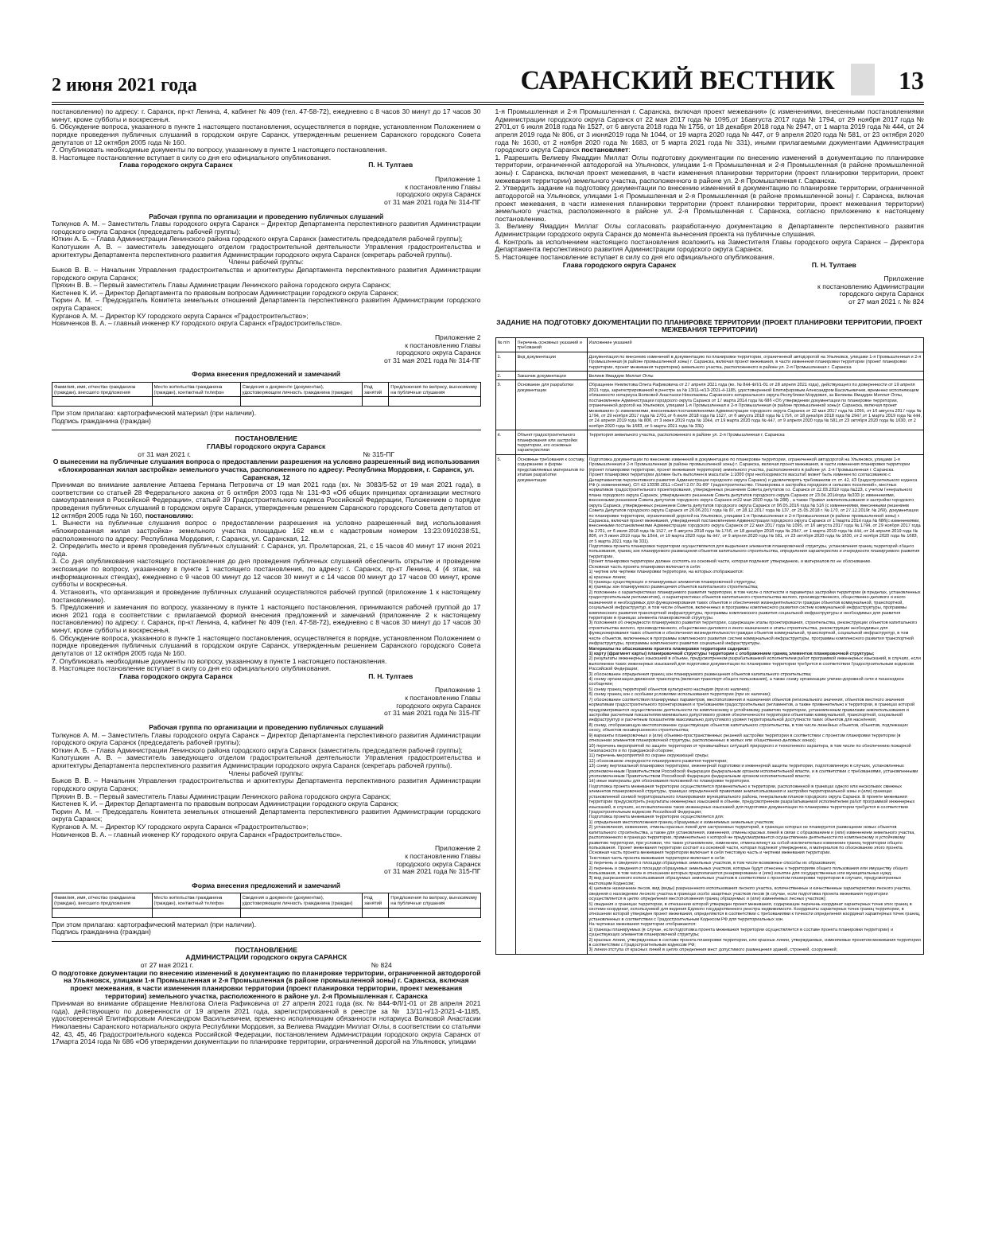2 июня 2021 года
САРАНСКИЙ ВЕСТНИК 13
постановлению) по адресу: г. Саранск, пр-кт Ленина, 4, кабинет № 409 (тел. 47-58-72), ежедневно с 8 часов 30 минут до 17 часов 30 минут, кроме субботы и воскресенья.
6. Обсуждение вопроса, указанного в пункте 1 настоящего постановления, осуществляется в порядке, установленном Положением о порядке проведения публичных слушаний в городском округе Саранск, утвержденным решением Саранского городского Совета депутатов от 12 октября 2005 года № 160.
7. Опубликовать необходимые документы по вопросу, указанному в пункте 1 настоящего постановления.
8. Настоящее постановление вступает в силу со дня его официального опубликования.
Глава городского округа Саранск П. Н. Тултаев
Приложение 1
к постановлению Главы
городского округа Саранск
от 31 мая 2021 года № 314-ПГ
Рабочая группа по организации и проведению публичных слушаний
Толкунов А. М. – Заместитель Главы городского округа Саранск – Директор Департамента перспективного развития Администрации городского округа Саранск (председатель рабочей группы);
Юткин А. Б. – Глава Администрации Ленинского района городского округа Саранск (заместитель председателя рабочей группы);
Колотушкин А. В. – заместитель заведующего отделом градостроительной деятельности Управления градостроительства и архитектуры Департамента перспективного развития Администрации городского округа Саранск (секретарь рабочей группы).
Члены рабочей группы:
Быков В. В. – Начальник Управления градостроительства и архитектуры Департамента перспективного развития Администрации городского округа Саранск;
Пряхин В. В. – Первый заместитель Главы Администрации Ленинского района городского округа Саранск;
Кистенев К. И. – Директор Департамента по правовым вопросам Администрации городского округа Саранск;
Тюрин А. М. – Председатель Комитета земельных отношений Департамента перспективного развития Администрации городского округа Саранск;
Курганов А. М. – Директор КУ городского округа Саранск «Градостроительство»;
Новиченков В. А. – главный инженер КУ городского округа Саранск «Градостроительство».
Приложение 2
к постановлению Главы
городского округа Саранск
от 31 мая 2021 года № 314-ПГ
Форма внесения предложений и замечаний
| Фамилия, имя, отчество гражданина (граждан), внесшего предложения | Место жительства гражданина (граждан), контактный телефон | Сведения о документе (документах), удостоверяющем личность гражданина (граждан) | Род занятий | Предложения по вопросу, выносимому на публичные слушания |
| --- | --- | --- | --- | --- |
При этом прилагаю: картографический материал (при наличии).
Подпись гражданина (граждан)
ПОСТАНОВЛЕНИЕ
ГЛАВЫ городского округа Саранск
от 31 мая 2021 г. № 315-ПГ
О вынесении на публичные слушания вопроса о предоставлении разрешения на условно разрешенный вид использования «блокированная жилая застройка» земельного участка, расположенного по адресу: Республика Мордовия, г. Саранск, ул. Саранская, 12
Принимая во внимание заявление Автаева Германа Петровича от 19 мая 2021 года (вх. № 3083/5-52 от 19 мая 2021 года), в соответствии со статьей 28 Федерального закона от 6 октября 2003 года № 131-ФЗ «Об общих принципах организации местного самоуправления в Российской Федерации», статьей 39 Градостроительного кодекса Российской Федерации, Положением о порядке проведения публичных слушаний в городском округе Саранск, утвержденным решением Саранского городского Совета депутатов от 12 октября 2005 года № 160, постановляю:
1. Вынести на публичные слушания вопрос о предоставлении разрешения на условно разрешенный вид использования «блокированная жилая застройка» земельного участка площадью 162 кв.м с кадастровым номером 13:23:0910238:51, расположенного по адресу: Республика Мордовия, г. Саранск, ул. Саранская, 12.
2. Определить место и время проведения публичных слушаний: г. Саранск, ул. Пролетарская, 21, с 15 часов 40 минут 17 июня 2021 года.
3. Со дня опубликования настоящего постановления до дня проведения публичных слушаний обеспечить открытие и проведение экспозиции по вопросу, указанному в пункте 1 настоящего постановления, по адресу: г. Саранск, пр-кт Ленина, 4 (4 этаж, на информационных стендах), ежедневно с 9 часов 00 минут до 12 часов 30 минут и с 14 часов 00 минут до 17 часов 00 минут, кроме субботы и воскресенья.
4. Установить, что организация и проведение публичных слушаний осуществляются рабочей группой (приложение 1 к настоящему постановлению).
5. Предложения и замечания по вопросу, указанному в пункте 1 настоящего постановления, принимаются рабочей группой до 17 июня 2021 года в соответствии с прилагаемой формой внесения предложений и замечаний (приложение 2 к настоящему постановлению) по адресу: г. Саранск, пр-кт Ленина, 4, кабинет № 409 (тел. 47-58-72), ежедневно с 8 часов 30 минут до 17 часов 30 минут, кроме субботы и воскресенья.
6. Обсуждение вопроса, указанного в пункте 1 настоящего постановления, осуществляется в порядке, установленном Положением о порядке проведения публичных слушаний в городском округе Саранск, утвержденным решением Саранского городского Совета депутатов от 12 октября 2005 года № 160.
7. Опубликовать необходимые документы по вопросу, указанному в пункте 1 настоящего постановления.
8. Настоящее постановление вступает в силу со дня его официального опубликования.
Глава городского округа Саранск П. Н. Тултаев
Приложение 1
к постановлению Главы
городского округа Саранск
от 31 мая 2021 года № 315-ПГ
Рабочая группа по организации и проведению публичных слушаний
Толкунов А. М. – Заместитель Главы городского округа Саранск – Директор Департамента перспективного развития Администрации городского округа Саранск (председатель рабочей группы);
Юткин А. Б. – Глава Администрации Ленинского района городского округа Саранск (заместитель председателя рабочей группы);
Колотушкин А. В. – заместитель заведующего отделом градостроительной деятельности Управления градостроительства и архитектуры Департамента перспективного развития Администрации городского округа Саранск (секретарь рабочей группы).
Члены рабочей группы:
Быков В. В. – Начальник Управления градостроительства и архитектуры Департамента перспективного развития Администрации городского округа Саранск;
Пряхин В. В. – Первый заместитель Главы Администрации Ленинского района городского округа Саранск;
Кистенев К. И. – Директор Департамента по правовым вопросам Администрации городского округа Саранск;
Тюрин А. М. – Председатель Комитета земельных отношений Департамента перспективного развития Администрации городского округа Саранск;
Курганов А. М. – Директор КУ городского округа Саранск «Градостроительство»;
Новиченков В. А. – главный инженер КУ городского округа Саранск «Градостроительство».
Приложение 2
к постановлению Главы
городского округа Саранск
от 31 мая 2021 года № 315-ПГ
Форма внесения предложений и замечаний
| Фамилия, имя, отчество гражданина (граждан), внесшего предложения | Место жительства гражданина (граждан), контактный телефон | Сведения о документе (документах), удостоверяющем личность гражданина (граждан) | Род занятий | Предложения по вопросу, выносимому на публичные слушания |
| --- | --- | --- | --- | --- |
При этом прилагаю: картографический материал (при наличии).
Подпись гражданина (граждан)
ПОСТАНОВЛЕНИЕ
АДМИНИСТРАЦИИ городского округа САРАНСК
от 27 мая 2021 г. № 824
О подготовке документации по внесению изменений в документацию по планировке территории, ограниченной автодорогой на Ульяновск, улицами 1-я Промышленная и 2-я Промышленная (в районе промышленной зоны) г. Саранска, включая проект межевания, в части изменения планировки территории (проект планировки территории, проект межевания территории) земельного участка, расположенного в районе ул. 2-я Промышленная г. Саранска
Принимая во внимание обращение Невлютова Олега Рафиковича от 27 апреля 2021 года (вх. № 844-ФЛ/1-01 от 28 апреля 2021 года), действующего по доверенности от 19 апреля 2021 года, зарегистрированной в реестре за № 13/11-н/13-2021-4-1185, удостоверенной Епитифоровым Александром Васильевичем, временно исполняющим обязанности нотариуса Волковой Анастасии Николаевны Саранского нотариального округа Республики Мордовия, за Велиева Ямаддин Миллат Оглы, в соответствии со статьями 42, 43, 45, 46 Градостроительного кодекса Российской Федерации, постановлением Администрации городского округа Саранск от 17марта 2014 года № 686 «Об утверждении документации по планировке территории, ограниченной дорогой на Ульяновск, улицами
1-я Промышленная и 2-я Промышленная г. Саранска, включая проект межевания» (с изменениями, внесенными постановлениями Администрации городского округа Саранск от 22 мая 2017 года № 1095,от 16августа 2017 года № 1794, от 29 ноября 2017 года № 2701,от 6 июля 2018 года № 1527, от 6 августа 2018 года № 1756, от 18 декабря 2018 года № 2947, от 1 марта 2019 года № 444, от 24 апреля 2019 года № 806, от 3 июня2019 года № 1044, от 19 марта 2020 года № 447, от 9 апреля 2020 года № 581, от 23 октября 2020 года № 1630, от 2 ноября 2020 года № 1683, от 5 марта 2021 года № 331), иными прилагаемыми документами Администрация городского округа Саранск постановляет:
1. Разрешить Велиеву Ямаддин Миллат Оглы подготовку документации по внесению изменений в документацию по планировке территории, ограниченной автодорогой на Ульяновск, улицами 1-я Промышленная и 2-я Промышленная (в районе промышленной зоны) г. Саранска, включая проект межевания, в части изменения планировки территории (проект планировки территории, проект межевания территории) земельного участка, расположенного в районе ул. 2-я Промышленная г. Саранска.
2. Утвердить задание на подготовку документации по внесению изменений в документацию по планировке территории, ограниченной автодорогой на Ульяновск, улицами 1-я Промышленная и 2-я Промышленная (в районе промышленной зоны) г. Саранска, включая проект межевания, в части изменения планировки территории (проект планировки территории, проект межевания территории) земельного участка, расположенного в районе ул. 2-я Промышленная г. Саранска, согласно приложению к настоящему постановлению.
3. Велиеву Ямаддин Миллат Оглы согласовать разработанную документацию в Департаменте перспективного развития Администрации городского округа Саранск до момента вынесения проекта на публичные слушания.
4. Контроль за исполнением настоящего постановления возложить на Заместителя Главы городского округа Саранск – Директора Департамента перспективного развития Администрации городского округа Саранск.
5. Настоящее постановление вступает в силу со дня его официального опубликования.
Глава городского округа Саранск П. Н. Тултаев
Приложение
к постановлению Администрации
городского округа Саранск
от 27 мая 2021 г. № 824
ЗАДАНИЕ НА ПОДГОТОВКУ ДОКУМЕНТАЦИИ ПО ПЛАНИРОВКЕ ТЕРРИТОРИИ (ПРОЕКТ ПЛАНИРОВКИ ТЕРРИТОРИИ, ПРОЕКТ МЕЖЕВАНИЯ ТЕРРИТОРИИ)
| № п/п | Перечень основных указаний и требований | Изложение указаний |
| --- | --- | --- |
| 1. | Вид документации | Документация по внесению изменений в документацию по планировке территории, ограниченной автодорогой на Ульяновск, улицами 1-я Промышленная и 2-я Промышленная (в районе промышленной зоны) г. Саранска, включая проект межевания, в части изменения планировки территории (проект планировки территории, проект межевания территории) земельного участка, расположенного в районе ул. 2-я Промышленная г. Саранска |
| 2. | Заказчик документации | Велиев Ямаддин Миллат Оглы |
| 3. | Основание для разработки документации | Обращение Невлютова Олега Рафиковича от 27 апреля 2021 года (вх. № 844-ФЛ/1-01 от 28 апреля 2021 года), действующего по доверенности от 19 апреля 2021 года, зарегистрированной в реестре за № 13/11-н/13-2021-4-1185, удостоверенной Епитифоровым Александром Васильевичем, временно исполняющим обязанности нотариуса Волковой Анастасии Николаевны Саранского нотариального округа Республики Мордовия, за Велиева Ямаддин Миллат Оглы, постановление Администрации городского округа Саранск от 17 марта 2014 года № 686 «Об утверждении документации по планировке территории, ограниченной дорогой на Ульяновск, улицами 1-я Промышленная и 2-я Промышленная (в районе промышленной зоны)г. Саранска, включая проект межевания» (с изменениями, внесенными постановлениями Администрации городского округа Саранск от 22 мая 2017 года № 1095, от 16 августа 2017 года № 1794, от 29 ноября 2017 года № 2701,от 6 июля 2018 года № 1527, от 6 августа 2018 года № 1756, от 18 декабря 2018 года № 2947,от 1 марта 2019 года № 444, от 24 апреля 2019 года № 806, от 3 июня 2019 года № 1044, от 19 марта 2020 года № 447, от 9 апреля 2020 года № 581,от 23 октября 2020 года № 1630, от 2 ноября 2020 года № 1683, от 5 марта 2021 года № 331) |
| 4. | Объект градостроительного планирования или застройки территории, его основные характеристики | Территория земельного участка, расположенного в районе ул. 2-я Промышленная г. Саранска |
| 5. | Основные требования к составу, содержанию и форме представляемых материалов по этапам разработки документации | Подготовка документации по внесению изменений в документацию по планировке территории, ограниченной автодорогой на Ульяновск, улицами 1-я Промышленная и 2-я Промышленная (в районе промышленной зоны) г. Саранска, включая проект межевания, в части изменения планировки территории (проект планировки территории, проект межевания территории) земельного участка, расположенного в районе ул. 2-я Промышленная г. Саранска. Проект планировки территории должен быть выполнен в масштабе 1:1000 (при необходимости масштаб может быть изменен по согласованию с Департаментом перспективного развития Администрации городского округа Саранск) и удовлетворять требованиям ст. ст. 42, 43 Градостроительного кодекса РФ (с изменениями), СП 42 13330.2011 «СниП 2.07.01-89* Градостроительство. Планировка и застройка городских и сельских поселений», местных нормативов градостроительного проектирования, утвержденных решением Совета депутатов г.о. Саранск от 22.03.2019 года №223, с учетом Генерального плана городского округа Саранск, утвержденного решением Совета депутатов городского округа Саранск от 23.04.2014года №333 (с изменениями, внесенными решением Совета депутатов городского округа Саранск от22 мая 2020 года № 288) , а также Правил землепользования и застройки городского округа Саранск, утвержденных решением Совета депутатов городского округа Саранск от 06.05.2016 года № 516 (с изменениями, внесенными решением Совета Депутатов городского округа Саранск от 26.06.2017 года № 87, от 28.12.2017 года № 137, от 25.05.2018 г. № 170, от 27.12.2019г. № 269), документации по планировке территории, ограниченной дорогой на Ульяновск, улицами 1-я Промышленная и 2-я Промышленная (в районе промышленной зоны) г. Саранска, включая проект межевания, утвержденной постановлением Администрации городского округа Саранск от 17марта 2014 года № 686(с изменениями, внесенными постановлениями Администрации городского округа Саранск от 22 мая 2017 года № 1095, от 16 августа 2017 года № 1794, от 29 ноября 2017 года № 2701, от 6 июля 2018 года № 1527, от 6 августа 2018 года № 1756, от 18 декабря 2018 года № 2947, от 1 марта 2019 года № 444, от 24 апреля 2019 года № 806, от 3 июня 2019 года № 1044, от 19 марта 2020 года № 447, от 9 апреля 2020 года № 581, от 23 октября 2020 года № 1630, от 2 ноября 2020 года № 1683, от 5 марта 2021 года № 331). Подготовка проекта планировки территории осуществляется для выделения элементов планировочной структуры, установления границ территорий общего пользования, границ зон планируемого размещения объектов капитального строительства, определения характеристик и очередности планируемого развития территории. Проект планировки территории должен состоять из основной части, которая подлежит утверждению, и материалов по ее обоснованию. Основная часть проекта планировки включает в себя: 1) чертеж или чертежи планировки территории, на которых отображаются: а) красные линии; б) границы существующих и планируемых элементов планировочной структуры; в) границы зон планируемого размещения объектов капитального строительства; 2) положение о характеристиках планируемого развития территории, в том числе о плотности и параметрах застройки территории (в пределах, установленных градостроительным регламентом), о характеристиках объектов капитального строительства жилого, производственного, общественно-делового и иного назначения и необходимых для функционирования таких объектов и обеспечения жизнедеятельности граждан объектов коммунальной, транспортной, социальной инфраструктур, в том числе объектов, включенных в программы комплексного развития систем коммунальной инфраструктуры, программы комплексного развития транспортной инфраструктуры, программы комплексного развития социальной инфраструктуры и необходимых для развития территории в границах элемента планировочной структуры. 3) положения об очередности планируемого развития территории, содержащие этапы проектирования, строительства, реконструкции объектов капитального строительства жилого, производственного, общественно-делового и иного назначения и этапы строительства, реконструкции необходимых для функционирования таких объектов и обеспечения жизнедеятельности граждан объектов коммунальной, транспортной, социальной инфраструктур, в том числе объектов, включенных в программы комплексного развития систем коммунальной инфраструктуры, программы комплексного развития транспортной инфраструктуры, программы комплексного развития социальной инфраструктуры. Материалы по обоснованию проекта планировки территории содержат: 1) карту (фрагмент карты) планировочной структуры территории с отображением границ элементов планировочной структуры; 2) результаты инженерных изысканий в объеме, предусмотренном разрабатываемой исполнителем работ программой инженерных изысканий, в случаях, если выполнение таких инженерных изысканий для подготовки документации по планировке территории требуется в соответствии Градостроительным кодексом Российской Федерации; 3) обоснование определения границ зон планируемого размещения объектов капитального строительства; 4) схему организации движения транспорта (включая транспорт общего пользования), а также схему организации улично-дорожной сети и пешеходное сообщение; 5) схему границ территорий объектов культурного наследия (при их наличии); 6) схему границ зон с особыми условиями использования территории (при их наличии); 7) обоснование соответствия планируемых параметров, местоположения и назначения объектов регионального значения, объектов местного значения нормативам градостроительного проектирования и требованиям градостроительных регламентов, а также применительно к территории, в границах которой предусматривается осуществление деятельности по комплексному и устойчивому развитию территории, установленным правилами землепользования и застройки расчетным показателям минимально допустимого уровня обеспеченности территории объектами коммунальной, транспортной, социальной инфраструктур и расчетным показателям максимально допустимого уровня территориальной доступности таких объектов для населения; 8) схему, отображающую местоположение существующих объектов капитального строительства, в том числе линейных объектов, объектов, подлежащих сносу, объектов незавершенного строительства; 9) варианты планировочных и (или) объемно-пространственных решений застройки территории в соответствии с проектом планировки территории (в отношении элементов планировочной структуры, расположенных в жилых или общественно-деловых зонах); 10) перечень мероприятий по защите территории от чрезвычайных ситуаций природного и техногенного характера, в том числе по обеспечению пожарной безопасности и по гражданской обороне; 11) перечень мероприятий по охране окружающей среды; 12) обоснование очередности планируемого развития территории; 13) схему вертикальной планировки территории, инженерной подготовки и инженерной защиты территории, подготовленную в случаях, установленных уполномоченным Правительством Российской Федерации федеральным органом исполнительной власти, и в соответствии с требованиями, установленными уполномоченным Правительством Российской Федерации федеральным органом исполнительной власти; 14) иные материалы для обоснования положений по планировке территории. Подготовка проекта межевания территории осуществляется применительно к территории, расположенной в границах одного или нескольких смежных элементов планировочной структуры, границах определенной правилами землепользования и застройки территориальной зоны и (или) границах установленной схемой территориального планирования муниципального района, генеральным планом городского округа Саранск. В проекте межевания территории предусмотреть результаты инженерных изысканий в объеме, предусмотренном разрабатываемой исполнителем работ программой инженерных изысканий, в случаях, если выполнение таких инженерных изысканий для подготовки документации по планировке территории требуется в соответствии Градостроительным кодексом Российской Федерации; Подготовка проекта межевания территории осуществляется для: 1) определения местоположения границ образуемых и изменяемых земельных участков; 2) установления, изменения, отмены красных линий для застроенных территорий, в границах которых не планируется размещение новых объектов капитального строительства, а также для установления, изменения, отмены красных линий в связи с образованием и (или) изменением земельного участка, расположенного в границах территории, применительно к которой не предусматривается осуществление деятельности по комплексному и устойчивому развитию территории, при условии, что такие установление, изменение, отмена влекут за собой исключительно изменение границ территории общего пользования. Проект межевания территории состоит из основной части, которая подлежит утверждению, и материалов по обоснованию этого проекта. Основная часть проекта межевания территории включает в себя текстовую часть и чертежи межевания территории. Текстовая часть проекта межевания территории включает в себя: 1) перечень и сведения о площади образуемых земельных участков, в том числе возможные способы их образования; 2) перечень и сведения о площади образуемых земельных участков, которые будут отнесены к территориям общего пользования или имуществу общего пользования, в том числе в отношении которых предполагаются резервирование и (или) изъятие для государственных или муниципальных нужд; 3) вид разрешенного использования образуемых земельных участков в соответствии с проектом планировки территории в случаях, предусмотренных настоящим Кодексом; 4) целевое назначение лесов, вид (виды) разрешенного использования лесного участка, количественные и качественные характеристики лесного участка, сведения о нахождении лесного участка в границах особо защитных участков лесов (в случае, если подготовка проекта межевания территории осуществляется в целях определения местоположения границ образуемых и (или) изменяемых лесных участков); 5) сведения о границах территории, в отношении которой утвержден проект межевания, содержащие перечень координат характерных точек этих границ в системе координат, используемой для ведения Единого государственного реестра недвижимости. Координаты характерных точек границ территории, в отношении которой утвержден проект межевания, определяются в соответствии с требованиями к точности определения координат характерных точек границ, установленных в соответствии с Градостроительным Кодексом РФ для территориальных зон. На чертежах межевания территории отображаются: 1) границы планируемых (в случае, если подготовка проекта межевания территории осуществляется в составе проекта планировки территории) и существующих элементов планировочной структуры; 2) красные линии, утвержденные в составе проекта планировки территории, или красные линии, утверждаемые, изменяемые проектом межевания территории в соответствии с Градостроительным кодексом РФ; 3) линии отступа от красных линий в целях определения мест допустимого размещения зданий, строений, сооружений; |